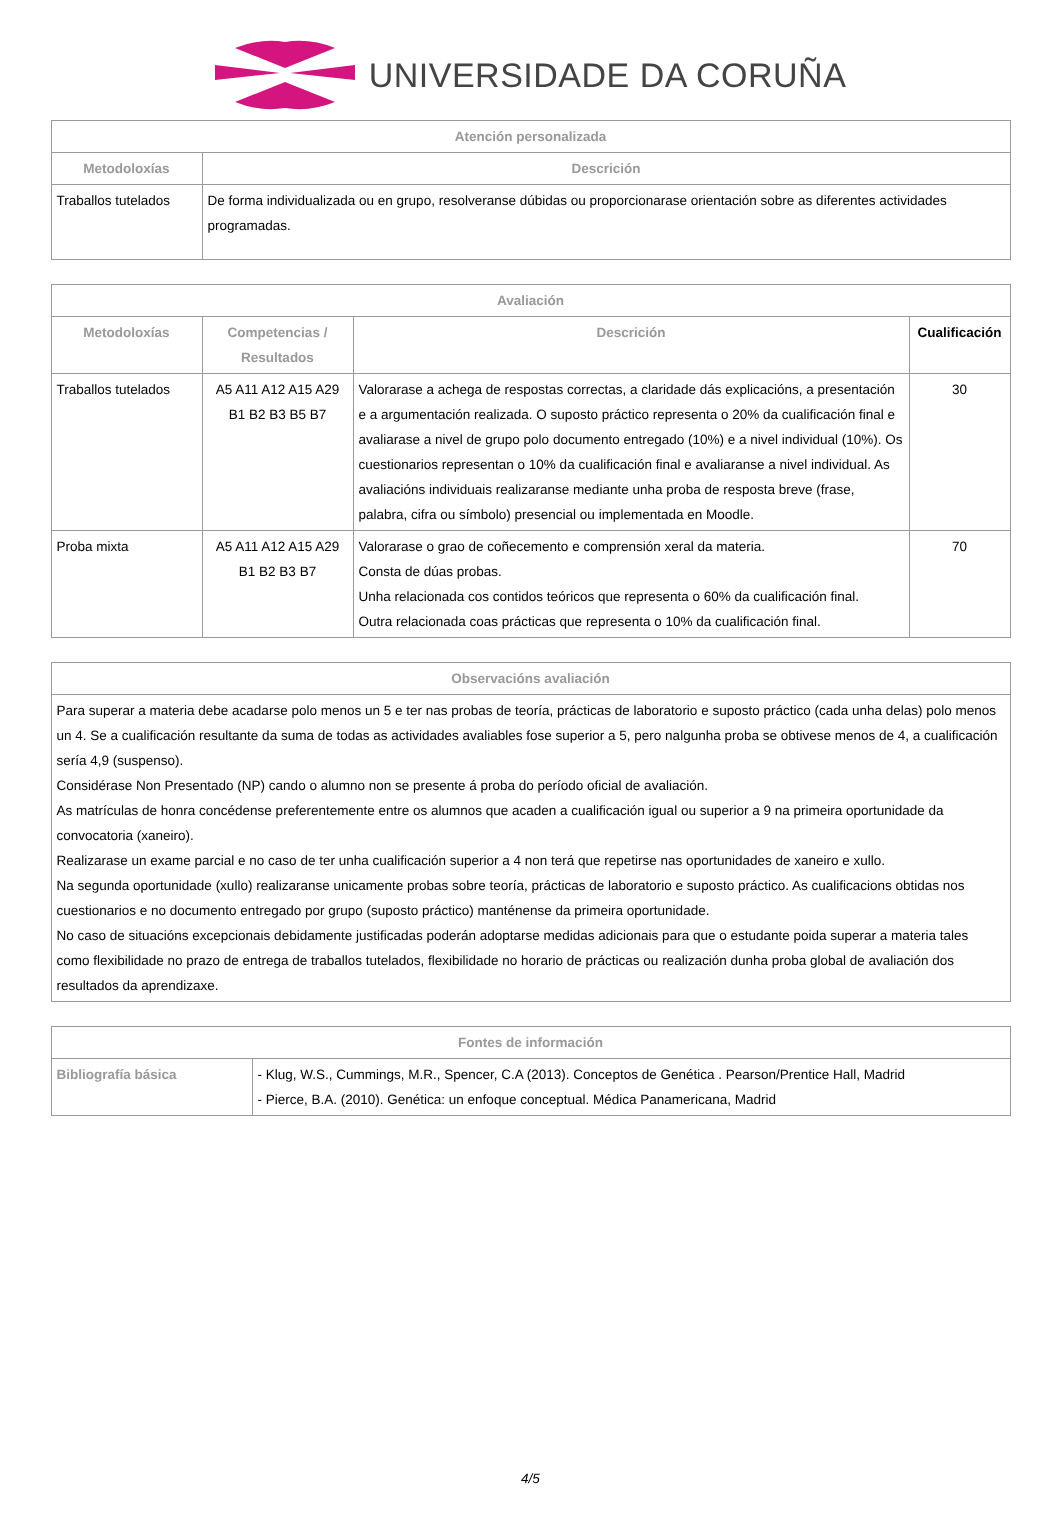UNIVERSIDADE DA CORUÑA
| Atención personalizada | |
| --- | --- |
| Metodoloxías | Descrición |
| Traballos tutelados | De forma individualizada ou en grupo, resolveranse dúbidas ou proporcionarase orientación sobre as diferentes actividades programadas. |
| Avaliación | | | |
| --- | --- | --- | --- |
| Metodoloxías | Competencias / Resultados | Descrición | Cualificación |
| Traballos tutelados | A5 A11 A12 A15 A29 B1 B2 B3 B5 B7 | Valorarase a achega de respostas correctas, a claridade dás explicacións, a presentación e a argumentación realizada. O suposto práctico representa o 20% da cualificación final e avaliarase a nivel de grupo polo documento entregado (10%) e a nivel individual (10%). Os cuestionarios representan o 10% da cualificación final e avaliaranse a nivel individual. As avaliacións individuais realizaranse mediante unha proba de resposta breve (frase, palabra, cifra ou símbolo) presencial ou implementada en Moodle. | 30 |
| Proba mixta | A5 A11 A12 A15 A29 B1 B2 B3 B7 | Valorarase o grao de coñecemento e comprensión xeral da materia. Consta de dúas probas. Unha relacionada cos contidos teóricos que representa o 60% da cualificación final. Outra relacionada coas prácticas que representa o 10% da cualificación final. | 70 |
| Observacións avaliación |
| --- |
| Para superar a materia debe acadarse polo menos un 5 e ter nas probas de teoría, prácticas de laboratorio e suposto práctico (cada unha delas) polo menos un 4. Se a cualificación resultante da suma de todas as actividades avaliables fose superior a 5, pero nalgunha proba se obtivese menos de 4, a cualificación sería 4,9 (suspenso). Considérase Non Presentado (NP) cando o alumno non se presente á proba do período oficial de avaliación. As matrículas de honra concédense preferentemente entre os alumnos que acaden a cualificación igual ou superior a 9 na primeira oportunidade da convocatoria (xaneiro). Realizarase un exame parcial e no caso de ter unha cualificación superior a 4 non terá que repetirse nas oportunidades de xaneiro e xullo. Na segunda oportunidade (xullo) realizaranse unicamente probas sobre teoría, prácticas de laboratorio e suposto práctico. As cualificacions obtidas nos cuestionarios e no documento entregado por grupo (suposto práctico) manténense da primeira oportunidade. No caso de situacións excepcionais debidamente justificadas poderán adoptarse medidas adicionais para que o estudante poida superar a materia tales como flexibilidade no prazo de entrega de traballos tutelados, flexibilidade no horario de prácticas ou realización dunha proba global de avaliación dos resultados da aprendizaxe. |
| Fontes de información | |
| --- | --- |
| Bibliografía básica | - Klug, W.S., Cummings, M.R., Spencer, C.A (2013). Conceptos de Genética . Pearson/Prentice Hall, Madrid - Pierce, B.A. (2010). Genética: un enfoque conceptual. Médica Panamericana, Madrid |
4/5